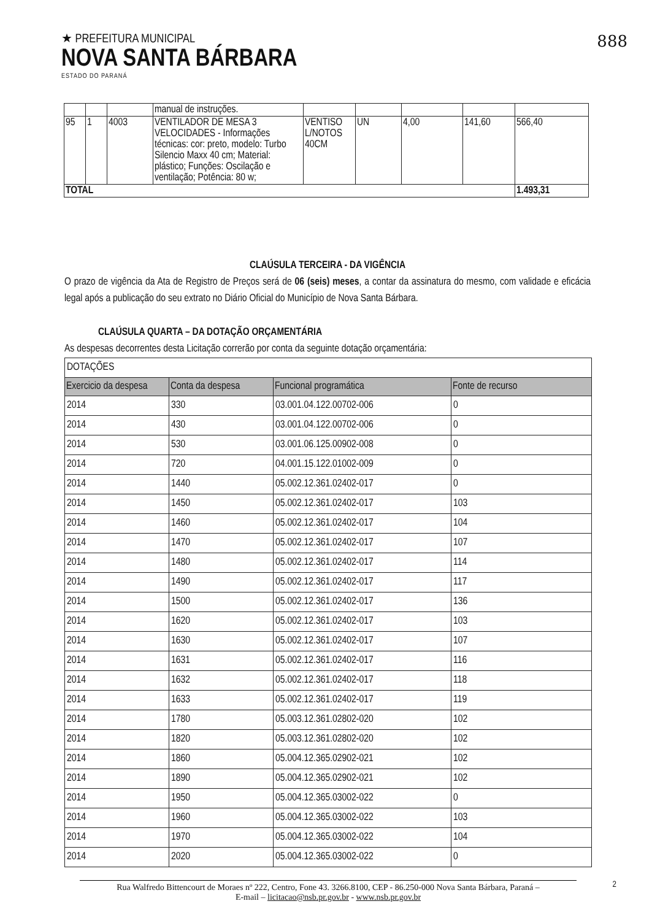★ PREFEITURA MUNICIPAL
NOVA SANTA BÁRBARA
ESTADO DO PARANÁ
888
| | | | manual de instruções. | | | | | |
| 95 | 1 | 4003 | VENTILADOR DE MESA 3 VELOCIDADES - Informações técnicas: cor: preto, modelo: Turbo Silencio Maxx 40 cm; Material: plástico; Funções: Oscilação e ventilação; Potência: 80 w; | VENTISO L/NOTOS 40CM | UN | 4,00 | 141,60 | 566,40 |
| TOTAL | | | | | | | | 1.493,31 |
CLAÚSULA TERCEIRA - DA VIGÊNCIA
O prazo de vigência da Ata de Registro de Preços será de 06 (seis) meses, a contar da assinatura do mesmo, com validade e eficácia legal após a publicação do seu extrato no Diário Oficial do Município de Nova Santa Bárbara.
CLAÚSULA QUARTA – DA DOTAÇÃO ORÇAMENTÁRIA
As despesas decorrentes desta Licitação correrão por conta da seguinte dotação orçamentária:
| DOTAÇÕES | | | |
| Exercicio da despesa | Conta da despesa | Funcional programática | Fonte de recurso |
| 2014 | 330 | 03.001.04.122.00702-006 | 0 |
| 2014 | 430 | 03.001.04.122.00702-006 | 0 |
| 2014 | 530 | 03.001.06.125.00902-008 | 0 |
| 2014 | 720 | 04.001.15.122.01002-009 | 0 |
| 2014 | 1440 | 05.002.12.361.02402-017 | 0 |
| 2014 | 1450 | 05.002.12.361.02402-017 | 103 |
| 2014 | 1460 | 05.002.12.361.02402-017 | 104 |
| 2014 | 1470 | 05.002.12.361.02402-017 | 107 |
| 2014 | 1480 | 05.002.12.361.02402-017 | 114 |
| 2014 | 1490 | 05.002.12.361.02402-017 | 117 |
| 2014 | 1500 | 05.002.12.361.02402-017 | 136 |
| 2014 | 1620 | 05.002.12.361.02402-017 | 103 |
| 2014 | 1630 | 05.002.12.361.02402-017 | 107 |
| 2014 | 1631 | 05.002.12.361.02402-017 | 116 |
| 2014 | 1632 | 05.002.12.361.02402-017 | 118 |
| 2014 | 1633 | 05.002.12.361.02402-017 | 119 |
| 2014 | 1780 | 05.003.12.361.02802-020 | 102 |
| 2014 | 1820 | 05.003.12.361.02802-020 | 102 |
| 2014 | 1860 | 05.004.12.365.02902-021 | 102 |
| 2014 | 1890 | 05.004.12.365.02902-021 | 102 |
| 2014 | 1950 | 05.004.12.365.03002-022 | 0 |
| 2014 | 1960 | 05.004.12.365.03002-022 | 103 |
| 2014 | 1970 | 05.004.12.365.03002-022 | 104 |
| 2014 | 2020 | 05.004.12.365.03002-022 | 0 |
Rua Walfredo Bittencourt de Moraes nº 222, Centro, Fone 43. 3266.8100, CEP - 86.250-000 Nova Santa Bárbara, Paraná –
E-mail – licitacao@nsb.pr.gov.br - www.nsb.pr.gov.br
2